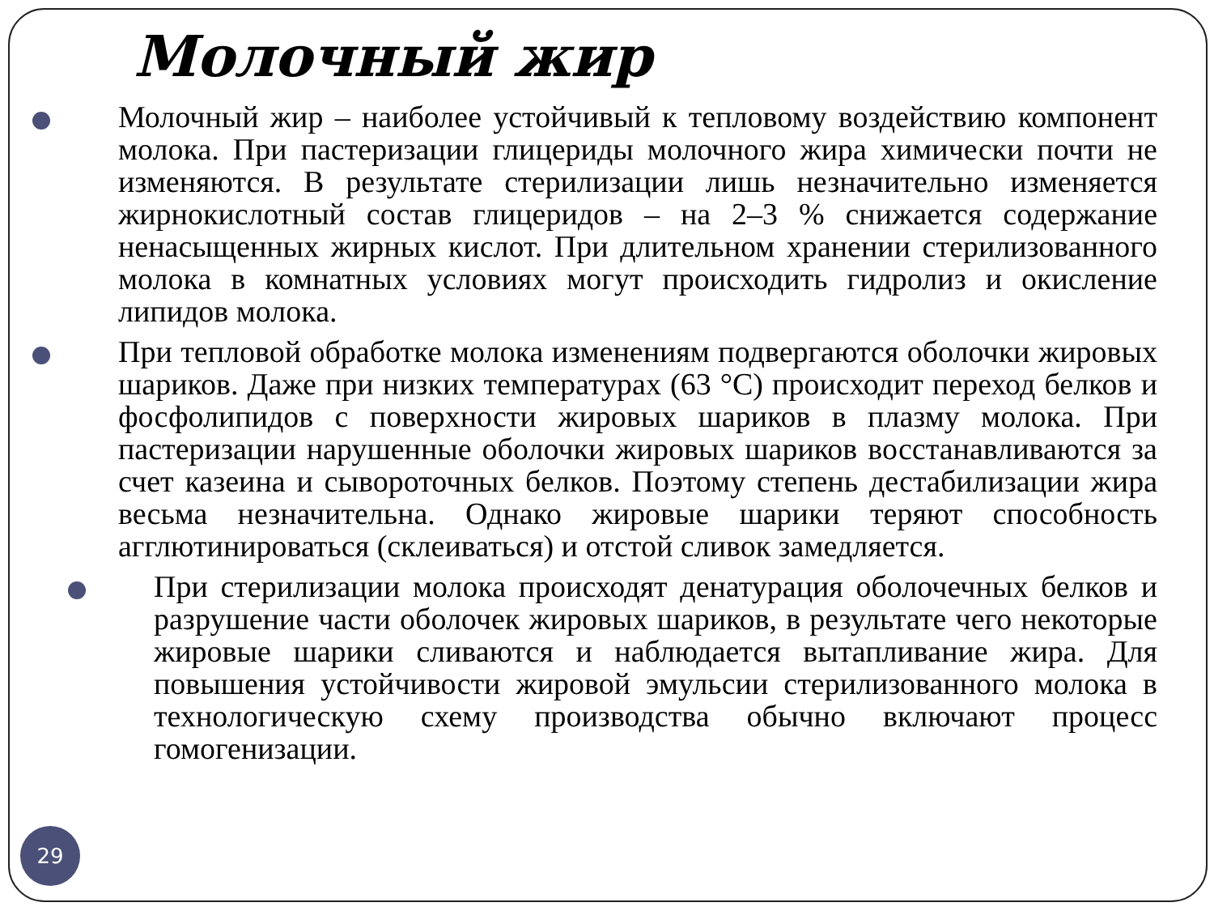Молочный жир
Молочный жир – наиболее устойчивый к тепловому воздействию компонент молока. При пастеризации глицериды молочного жира химически почти не изменяются. В результате стерилизации лишь незначительно изменяется жирнокислотный состав глицеридов – на 2–3 % снижается содержание ненасыщенных жирных кислот. При длительном хранении стерилизованного молока в комнатных условиях могут происходить гидролиз и окисление липидов молока.
При тепловой обработке молока изменениям подвергаются оболочки жировых шариков. Даже при низких температурах (63 °С) происходит переход белков и фосфолипидов с поверхности жировых шариков в плазму молока. При пастеризации нарушенные оболочки жировых шариков восстанавливаются за счет казеина и сывороточных белков. Поэтому степень дестабилизации жира весьма незначительна. Однако жировые шарики теряют способность агглютинироваться (склеиваться) и отстой сливок замедляется.
При стерилизации молока происходят денатурация оболочечных белков и разрушение части оболочек жировых шариков, в результате чего некоторые жировые шарики сливаются и наблюдается вытапливание жира. Для повышения устойчивости жировой эмульсии стерилизованного молока в технологическую схему производства обычно включают процесс гомогенизации.
29